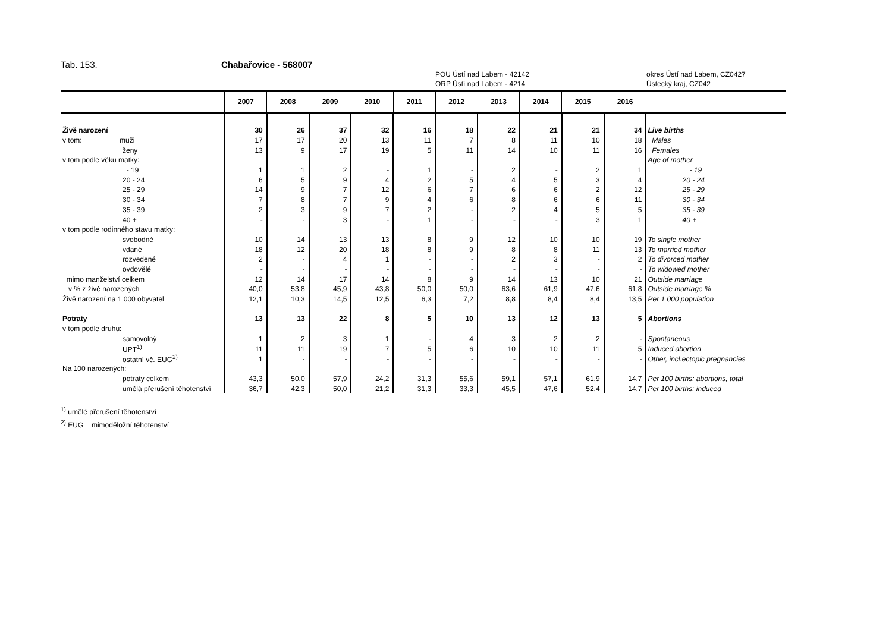Tab. 153. Chabařovice - 568007
POU Ústí nad Labem - 42142
ORP Ústí nad Labem - 4214
okres Ústí nad Labem, CZ0427
Ústecký kraj, CZ042
| | 2007 | 2008 | 2009 | 2010 | 2011 | 2012 | 2013 | 2014 | 2015 | 2016 | |
| --- | --- | --- | --- | --- | --- | --- | --- | --- | --- | --- | --- |
| Živě narození | 30 | 26 | 37 | 32 | 16 | 18 | 22 | 21 | 21 | 34 | Live births |
| v tom: muži | 17 | 17 | 20 | 13 | 11 | 7 | 8 | 11 | 10 | 18 | Males |
| ženy | 13 | 9 | 17 | 19 | 5 | 11 | 14 | 10 | 11 | 16 | Females |
| v tom podle věku matky: | | | | | | | | | | | Age of mother |
| - 19 | 1 | 1 | 2 | - | 1 | - | 2 | - | 2 | 1 | - 19 |
| 20 - 24 | 6 | 5 | 9 | 4 | 2 | 5 | 4 | 5 | 3 | 4 | 20 - 24 |
| 25 - 29 | 14 | 9 | 7 | 12 | 6 | 7 | 6 | 6 | 2 | 12 | 25 - 29 |
| 30 - 34 | 7 | 8 | 7 | 9 | 4 | 6 | 8 | 6 | 6 | 11 | 30 - 34 |
| 35 - 39 | 2 | 3 | 9 | 7 | 2 | - | 2 | 4 | 5 | 5 | 35 - 39 |
| 40 + | - | - | 3 | - | 1 | - | - | - | 3 | 1 | 40 + |
| v tom podle rodinného stavu matky: | | | | | | | | | | | |
| svobodné | 10 | 14 | 13 | 13 | 8 | 9 | 12 | 10 | 10 | 19 | To single mother |
| vdané | 18 | 12 | 20 | 18 | 8 | 9 | 8 | 8 | 11 | 13 | To married mother |
| rozvedené | 2 | - | 4 | 1 | - | - | 2 | 3 | - | 2 | To divorced mother |
| ovdovělé | - | - | - | - | - | - | - | - | - | - | To widowed mother |
| mimo manželství celkem | 12 | 14 | 17 | 14 | 8 | 9 | 14 | 13 | 10 | 21 | Outside marriage |
| v % z živě narozených | 40,0 | 53,8 | 45,9 | 43,8 | 50,0 | 50,0 | 63,6 | 61,9 | 47,6 | 61,8 | Outside marriage % |
| Živě narození na 1 000 obyvatel | 12,1 | 10,3 | 14,5 | 12,5 | 6,3 | 7,2 | 8,8 | 8,4 | 8,4 | 13,5 | Per 1 000 population |
| Potraty | 13 | 13 | 22 | 8 | 5 | 10 | 13 | 12 | 13 | 5 | Abortions |
| v tom podle druhu: | | | | | | | | | | | |
| samovolný | 1 | 2 | 3 | 1 | - | 4 | 3 | 2 | 2 | - | Spontaneous |
| UPT<sup>1)</sup> | 11 | 11 | 19 | 7 | 5 | 6 | 10 | 10 | 11 | 5 | Induced abortion |
| ostatní vč. EUG<sup>2)</sup> | 1 | - | - | - | - | - | - | - | - | - | Other, incl.ectopic pregnancies |
| Na 100 narozených: | | | | | | | | | | | |
| potraty celkem | 43,3 | 50,0 | 57,9 | 24,2 | 31,3 | 55,6 | 59,1 | 57,1 | 61,9 | 14,7 | Per 100 births: abortions, total |
| umělá přerušení těhotenství | 36,7 | 42,3 | 50,0 | 21,2 | 31,3 | 33,3 | 45,5 | 47,6 | 52,4 | 14,7 | Per 100 births: induced |
<sup>1)</sup> umělé přerušení těhotenství
<sup>2)</sup> EUG = mimoděložní těhotenství